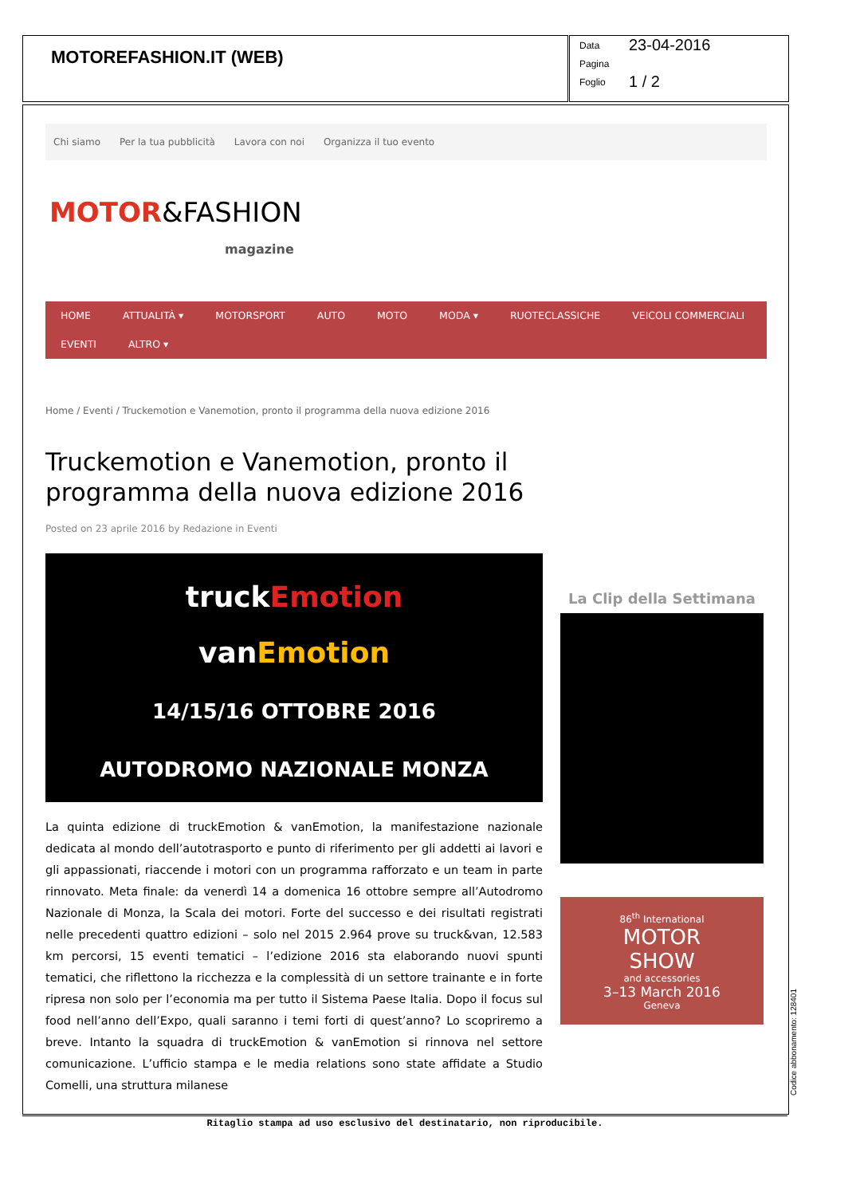MOTOREFASHION.IT (WEB)
Data 23-04-2016
Pagina
Foglio 1 / 2
Chi siamo Per la tua pubblicità Lavora con noi Organizza il tuo evento
MOTOR&FASHION
magazine
HOME ATTUALITÀ ▾ MOTORSPORT AUTO MOTO MODA ▾ RUOTECLASSICHE VEICOLI COMMERCIALI EVENTI ALTRO ▾
Home / Eventi / Truckemotion e Vanemotion, pronto il programma della nuova edizione 2016
Truckemotion e Vanemotion, pronto il programma della nuova edizione 2016
Posted on 23 aprile 2016 by Redazione in Eventi
truckEmotion
vanEmotion
14/15/16 OTTOBRE 2016
AUTODROMO NAZIONALE MONZA
La quinta edizione di truckEmotion & vanEmotion, la manifestazione nazionale dedicata al mondo dell’autotrasporto e punto di riferimento per gli addetti ai lavori e gli appassionati, riaccende i motori con un programma rafforzato e un team in parte rinnovato. Meta finale: da venerdì 14 a domenica 16 ottobre sempre all’Autodromo Nazionale di Monza, la Scala dei motori. Forte del successo e dei risultati registrati nelle precedenti quattro edizioni – solo nel 2015 2.964 prove su truck&van, 12.583 km percorsi, 15 eventi tematici – l’edizione 2016 sta elaborando nuovi spunti tematici, che riflettono la ricchezza e la complessità di un settore trainante e in forte ripresa non solo per l’economia ma per tutto il Sistema Paese Italia. Dopo il focus sul food nell’anno dell’Expo, quali saranno i temi forti di quest’anno? Lo scopriremo a breve. Intanto la squadra di truckEmotion & vanEmotion si rinnova nel settore comunicazione. L’ufficio stampa e le media relations sono state affidate a Studio Comelli, una struttura milanese
La Clip della Settimana
86<sup>th</sup> International
MOTOR
SHOW
and accessories
3–13 March 2016
Geneva
Ritaglio stampa ad uso esclusivo del destinatario, non riproducibile.
Codice abbonamento: 128401